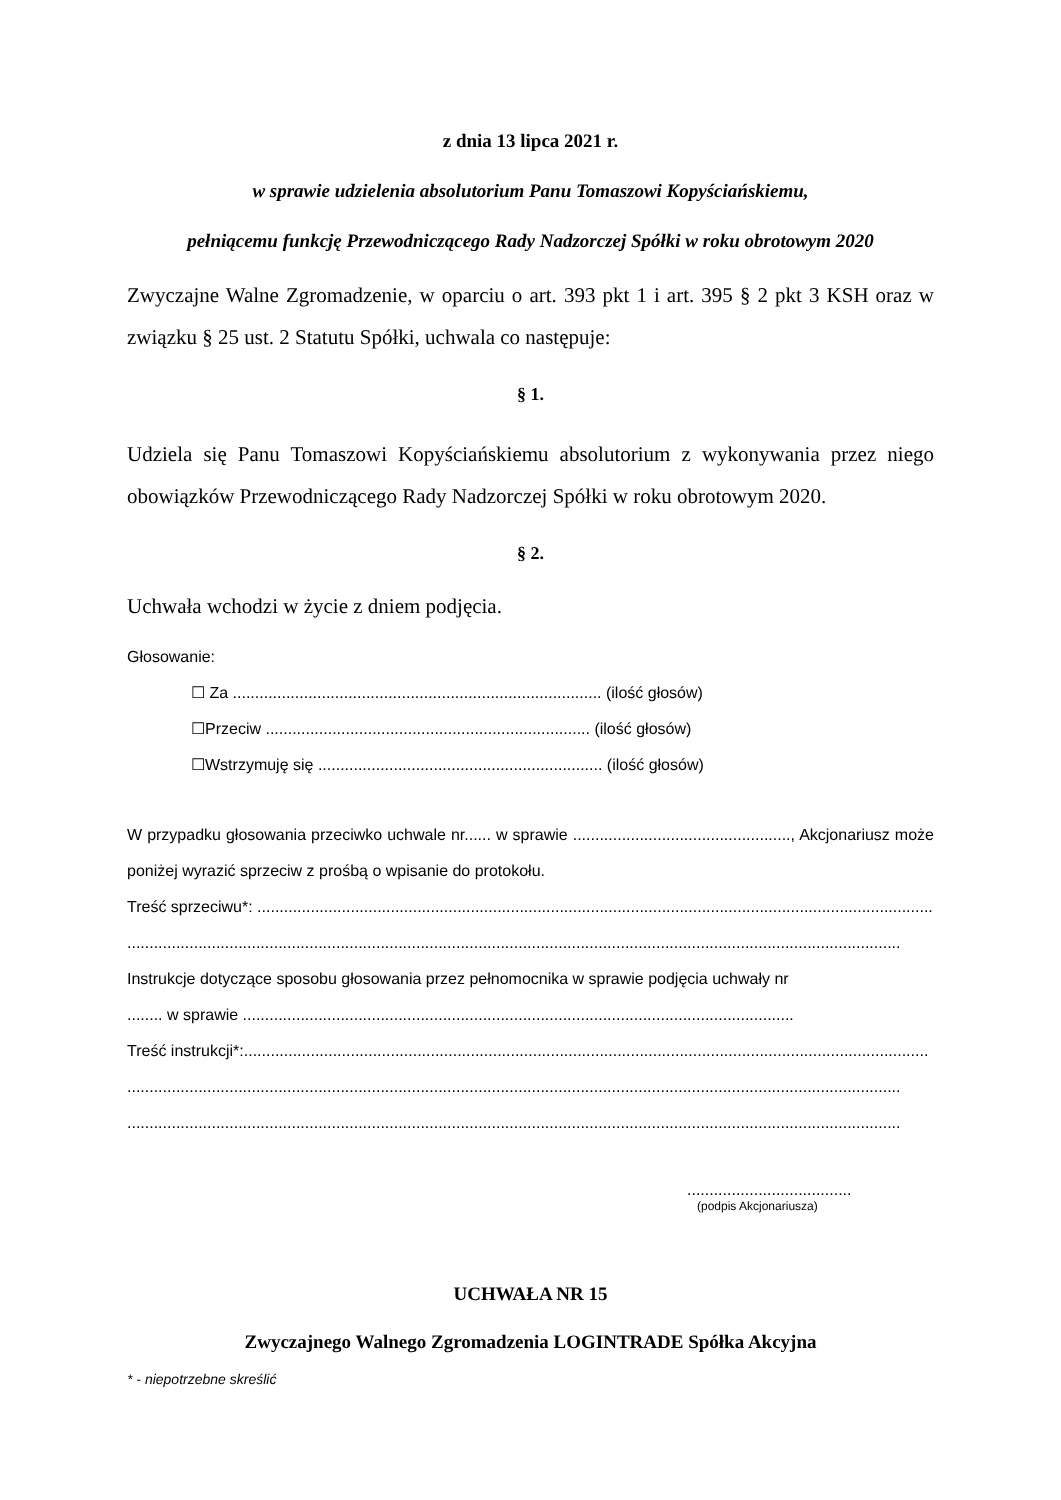z dnia 13 lipca 2021 r.
w sprawie udzielenia absolutorium Panu Tomaszowi Kopyściańskiemu,
pełniącemu funkcję Przewodniczącego Rady Nadzorczej Spółki w roku obrotowym 2020
Zwyczajne Walne Zgromadzenie, w oparciu o art. 393 pkt 1 i art. 395 § 2 pkt 3 KSH oraz w związku § 25 ust. 2 Statutu Spółki, uchwala co następuje:
§ 1.
Udziela się Panu Tomaszowi Kopyściańskiemu absolutorium z wykonywania przez niego obowiązków Przewodniczącego Rady Nadzorczej Spółki w roku obrotowym 2020.
§ 2.
Uchwała wchodzi w życie z dniem podjęcia.
Głosowanie:
☐ Za ................................................................................... (ilość głosów)
☐Przeciw ......................................................................... (ilość głosów)
☐Wstrzymuję się ................................................................ (ilość głosów)
W przypadku głosowania przeciwko uchwale nr...... w sprawie ................................................., Akcjonariusz może poniżej wyrazić sprzeciw z prośbą o wpisanie do protokołu.
Treść sprzeciwu*: ..........................................................................................................................................................
..............................................................................................................................................................................
Instrukcje dotyczące sposobu głosowania przez pełnomocnika w sprawie podjęcia uchwały nr
........ w sprawie ............................................................................................................................
Treść instrukcji*:..........................................................................................................................................................
..............................................................................................................................................................................
..............................................................................................................................................................................
.....................................
(podpis Akcjonariusza)
UCHWAŁA NR 15
Zwyczajnego Walnego Zgromadzenia LOGINTRADE Spółka Akcyjna
* - niepotrzebne skreślić